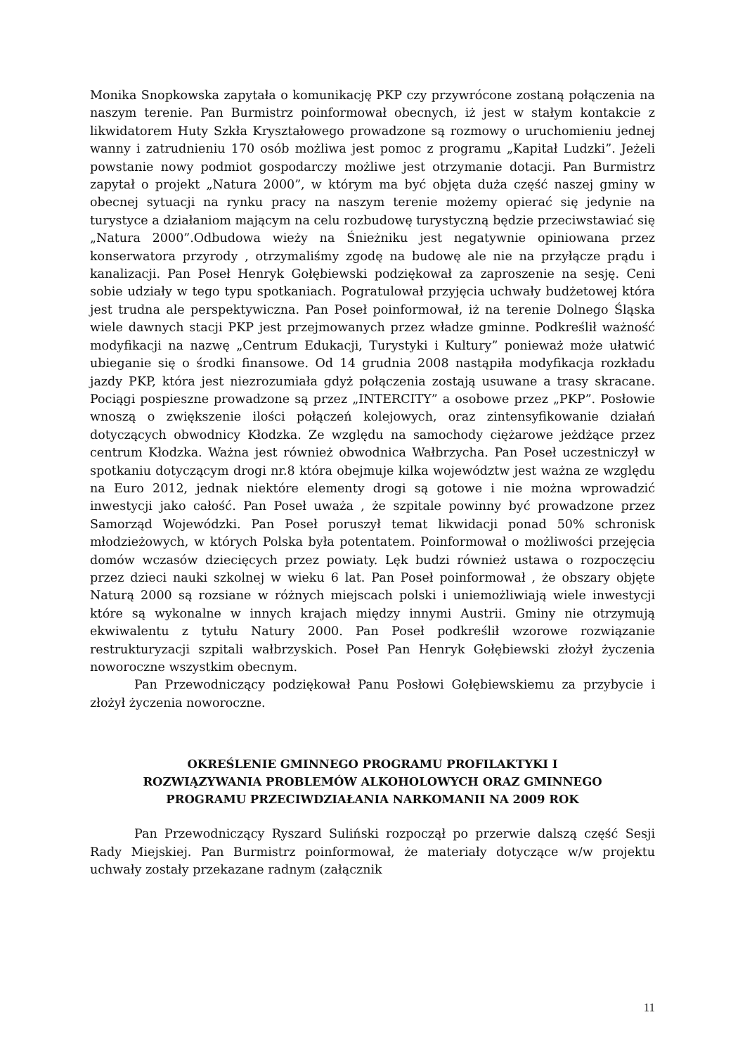Monika Snopkowska zapytała o komunikację PKP czy przywrócone zostaną połączenia na naszym terenie. Pan Burmistrz poinformował obecnych, iż jest w stałym kontakcie z likwidatorem Huty Szkła Kryształowego prowadzone są rozmowy o uruchomieniu jednej wanny i zatrudnieniu 170 osób możliwa jest pomoc z programu „Kapitał Ludzki”. Jeżeli powstanie nowy podmiot gospodarczy możliwe jest otrzymanie dotacji. Pan Burmistrz zapytał o projekt „Natura 2000”, w którym ma być objęta duża część naszej gminy w obecnej sytuacji na rynku pracy na naszym terenie możemy opierać się jedynie na turystyce a działaniom mającym na celu rozbudowę turystyczną będzie przeciwstawiać się „Natura 2000”.Odbudowa wieży na Śnieżniku jest negatywnie opiniowana przez konserwatora przyrody , otrzymaliśmy zgodę na budowę ale nie na przyłącze prądu i kanalizacji. Pan Poseł Henryk Gołębiewski podziękował za zaproszenie na sesję. Ceni sobie udziały w tego typu spotkaniach. Pogratulował przyjęcia uchwały budżetowej która jest trudna ale perspektywiczna. Pan Poseł poinformował, iż na terenie Dolnego Śląska wiele dawnych stacji PKP jest przejmowanych przez władze gminne. Podkreślił ważność modyfikacji na nazwę „Centrum Edukacji, Turystyki i Kultury” ponieważ może ułatwić ubieganie się o środki finansowe. Od 14 grudnia 2008 nastąpiła modyfikacja rozkładu jazdy PKP, która jest niezrozumiała gdyż połączenia zostają usuwane a trasy skracane. Pociągi pospieszne prowadzone są przez „INTERCITY” a osobowe przez „PKP”. Posłowie wnoszą o zwiększenie ilości połączeń kolejowych, oraz zintensyfikowanie działań dotyczących obwodnicy Kłodzka. Ze względu na samochody ciężarowe jeżdżące przez centrum Kłodzka. Ważna jest również obwodnica Wałbrzycha. Pan Poseł uczestniczył w spotkaniu dotyczącym drogi nr.8 która obejmuje kilka województw jest ważna ze względu na Euro 2012, jednak niektóre elementy drogi są gotowe i nie można wprowadzić inwestycji jako całość. Pan Poseł uważa , że szpitale powinny być prowadzone przez Samorząd Wojewódzki. Pan Poseł poruszył temat likwidacji ponad 50% schronisk młodzieżowych, w których Polska była potentatem. Poinformował o możliwości przejęcia domów wczasów dziecięcych przez powiaty. Lęk budzi również ustawa o rozpoczęciu przez dzieci nauki szkolnej w wieku 6 lat. Pan Poseł poinformował , że obszary objęte Naturą 2000 są rozsiane w różnych miejscach polski i uniemożliwiają wiele inwestycji które są wykonalne w innych krajach między innymi Austrii. Gminy nie otrzymują ekwiwalentu z tytułu Natury 2000. Pan Poseł podkreślił wzorowe rozwiązanie restrukturyzacji szpitali wałbrzyskich. Poseł Pan Henryk Gołębiewski złożył życzenia noworoczne wszystkim obecnym.
Pan Przewodniczący podziękował Panu Posłowi Gołębiewskiemu za przybycie i złożył życzenia noworoczne.
OKREŚLENIE GMINNEGO PROGRAMU PROFILAKTYKI I
ROZWIĄZYWANIA PROBLEMÓW ALKOHOLOWYCH ORAZ GMINNEGO
PROGRAMU PRZECIWDZIAŁANIA NARKOMANII NA 2009 ROK
Pan Przewodniczący Ryszard Suliński rozpoczął po przerwie dalszą część Sesji Rady Miejskiej. Pan Burmistrz poinformował, że materiały dotyczące w/w projektu uchwały zostały przekazane radnym (załącznik
11